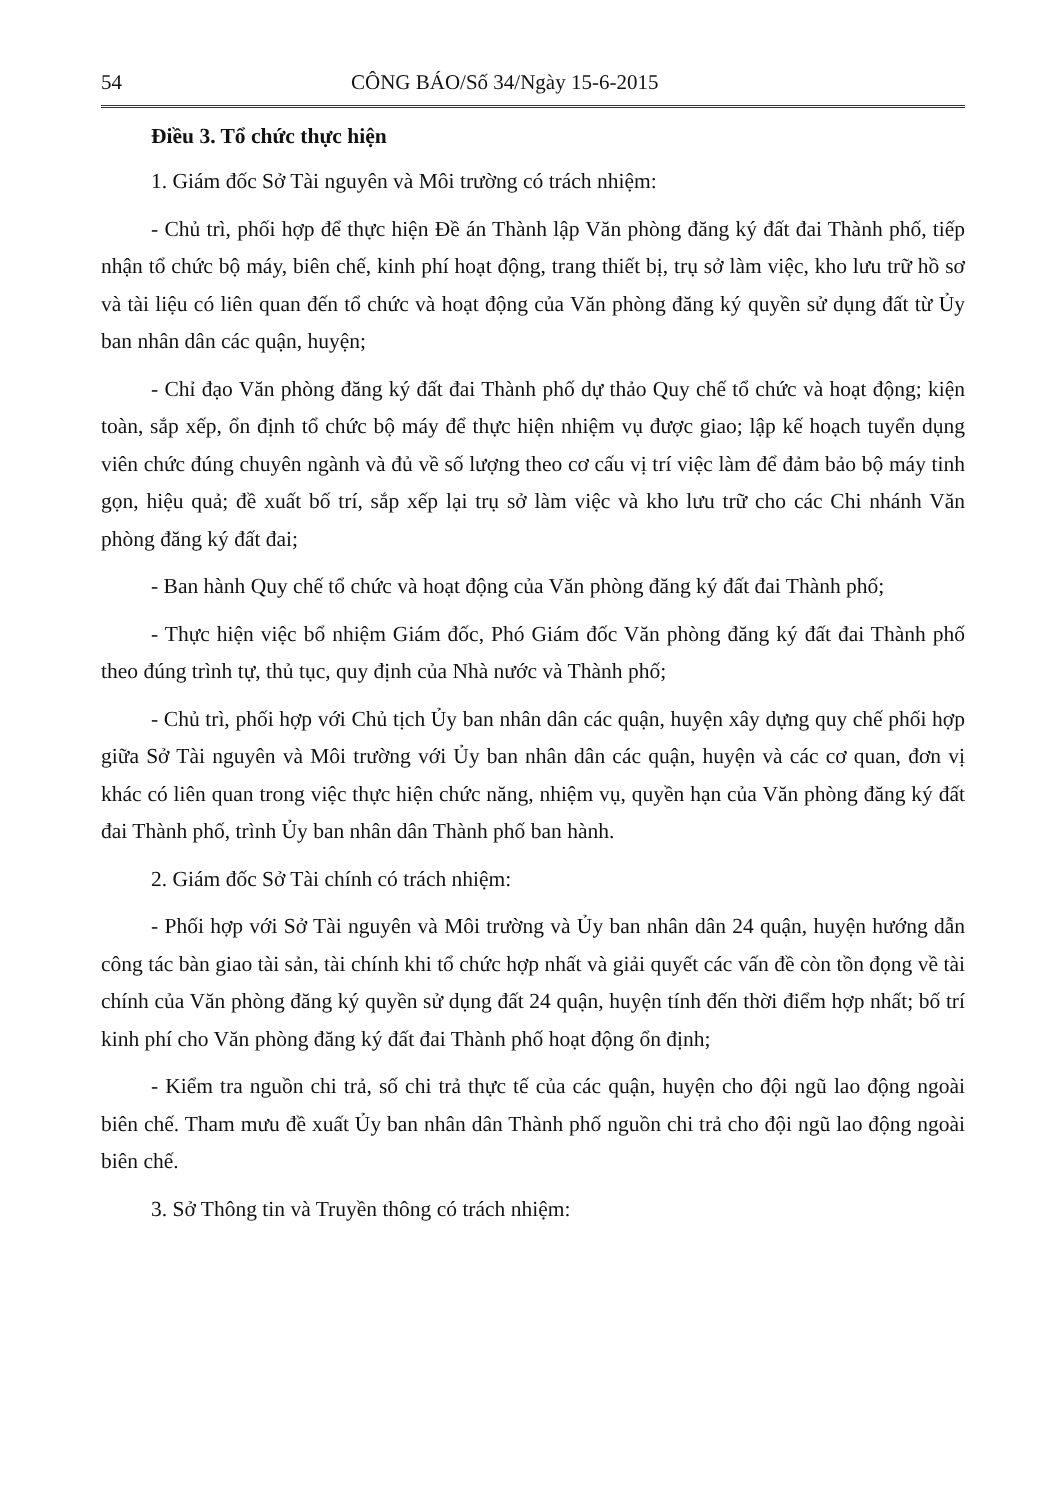54 CÔNG BÁO/Số 34/Ngày 15-6-2015
Điều 3. Tổ chức thực hiện
1. Giám đốc Sở Tài nguyên và Môi trường có trách nhiệm:
- Chủ trì, phối hợp để thực hiện Đề án Thành lập Văn phòng đăng ký đất đai Thành phố, tiếp nhận tổ chức bộ máy, biên chế, kinh phí hoạt động, trang thiết bị, trụ sở làm việc, kho lưu trữ hồ sơ và tài liệu có liên quan đến tổ chức và hoạt động của Văn phòng đăng ký quyền sử dụng đất từ Ủy ban nhân dân các quận, huyện;
- Chỉ đạo Văn phòng đăng ký đất đai Thành phố dự thảo Quy chế tổ chức và hoạt động; kiện toàn, sắp xếp, ổn định tổ chức bộ máy để thực hiện nhiệm vụ được giao; lập kế hoạch tuyển dụng viên chức đúng chuyên ngành và đủ về số lượng theo cơ cấu vị trí việc làm để đảm bảo bộ máy tinh gọn, hiệu quả; đề xuất bố trí, sắp xếp lại trụ sở làm việc và kho lưu trữ cho các Chi nhánh Văn phòng đăng ký đất đai;
- Ban hành Quy chế tổ chức và hoạt động của Văn phòng đăng ký đất đai Thành phố;
- Thực hiện việc bổ nhiệm Giám đốc, Phó Giám đốc Văn phòng đăng ký đất đai Thành phố theo đúng trình tự, thủ tục, quy định của Nhà nước và Thành phố;
- Chủ trì, phối hợp với Chủ tịch Ủy ban nhân dân các quận, huyện xây dựng quy chế phối hợp giữa Sở Tài nguyên và Môi trường với Ủy ban nhân dân các quận, huyện và các cơ quan, đơn vị khác có liên quan trong việc thực hiện chức năng, nhiệm vụ, quyền hạn của Văn phòng đăng ký đất đai Thành phố, trình Ủy ban nhân dân Thành phố ban hành.
2. Giám đốc Sở Tài chính có trách nhiệm:
- Phối hợp với Sở Tài nguyên và Môi trường và Ủy ban nhân dân 24 quận, huyện hướng dẫn công tác bàn giao tài sản, tài chính khi tổ chức hợp nhất và giải quyết các vấn đề còn tồn đọng về tài chính của Văn phòng đăng ký quyền sử dụng đất 24 quận, huyện tính đến thời điểm hợp nhất; bố trí kinh phí cho Văn phòng đăng ký đất đai Thành phố hoạt động ổn định;
- Kiểm tra nguồn chi trả, số chi trả thực tế của các quận, huyện cho đội ngũ lao động ngoài biên chế. Tham mưu đề xuất Ủy ban nhân dân Thành phố nguồn chi trả cho đội ngũ lao động ngoài biên chế.
3. Sở Thông tin và Truyền thông có trách nhiệm: